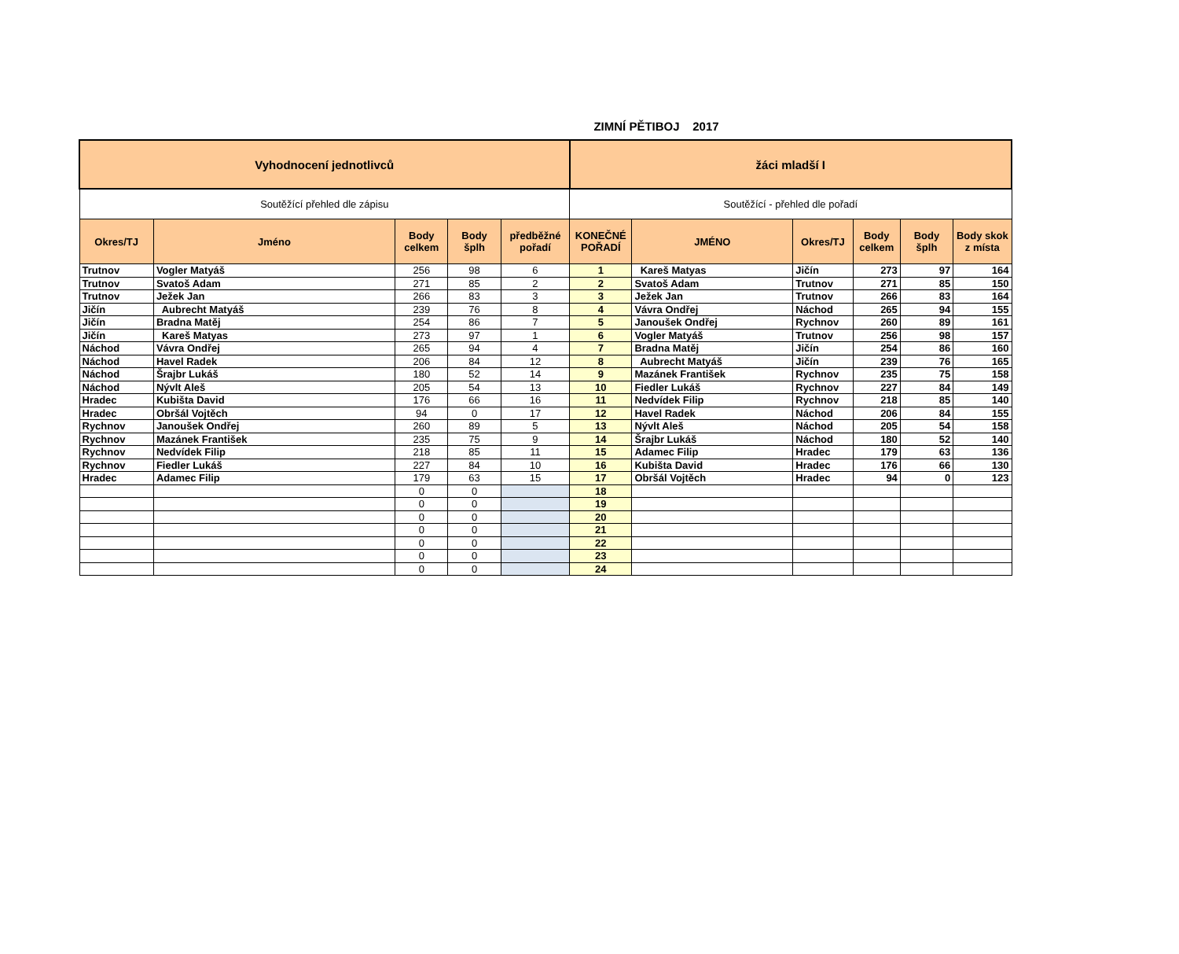ZIMNÍ PĚTIBOJ 2017
| Vyhodnocení jednotlivců | | | | | žáci mladší I | | | | | |
| --- | --- | --- | --- | --- | --- | --- | --- | --- | --- | --- |
| Soutěžící přehled dle zápisu | | | | | Soutěžící - přehled dle pořadí | | | | | |
| Okres/TJ | Jméno | Body celkem | Body šplh | předběžné pořadí | KONEČNÉ POŘADÍ | JMÉNO | Okres/TJ | Body celkem | Body šplh | Body skok z místa |
| Trutnov | Vogler Matyáš | 256 | 98 | 6 | 1 | Kareš Matyas | Jičín | 273 | 97 | 164 |
| Trutnov | Svatoš Adam | 271 | 85 | 2 | 2 | Svatoš Adam | Trutnov | 271 | 85 | 150 |
| Trutnov | Ježek Jan | 266 | 83 | 3 | 3 | Ježek Jan | Trutnov | 266 | 83 | 164 |
| Jičín | Aubrecht Matyáš | 239 | 76 | 8 | 4 | Vávra Ondřej | Náchod | 265 | 94 | 155 |
| Jičín | Bradna Matěj | 254 | 86 | 7 | 5 | Janoušek Ondřej | Rychnov | 260 | 89 | 161 |
| Jičín | Kareš Matyas | 273 | 97 | 1 | 6 | Vogler Matyáš | Trutnov | 256 | 98 | 157 |
| Náchod | Vávra Ondřej | 265 | 94 | 4 | 7 | Bradna Matěj | Jičín | 254 | 86 | 160 |
| Náchod | Havel Radek | 206 | 84 | 12 | 8 | Aubrecht Matyáš | Jičín | 239 | 76 | 165 |
| Náchod | Šrajbr Lukáš | 180 | 52 | 14 | 9 | Mazánek František | Rychnov | 235 | 75 | 158 |
| Náchod | Nývlt Aleš | 205 | 54 | 13 | 10 | Fiedler Lukáš | Rychnov | 227 | 84 | 149 |
| Hradec | Kubišta David | 176 | 66 | 16 | 11 | Nedvídek Filip | Rychnov | 218 | 85 | 140 |
| Hradec | Obršál Vojtěch | 94 | 0 | 17 | 12 | Havel Radek | Náchod | 206 | 84 | 155 |
| Rychnov | Janoušek Ondřej | 260 | 89 | 5 | 13 | Nývlt Aleš | Náchod | 205 | 54 | 158 |
| Rychnov | Mazánek František | 235 | 75 | 9 | 14 | Šrajbr Lukáš | Náchod | 180 | 52 | 140 |
| Rychnov | Nedvídek Filip | 218 | 85 | 11 | 15 | Adamec Filip | Hradec | 179 | 63 | 136 |
| Rychnov | Fiedler Lukáš | 227 | 84 | 10 | 16 | Kubišta David | Hradec | 176 | 66 | 130 |
| Hradec | Adamec Filip | 179 | 63 | 15 | 17 | Obršál Vojtěch | Hradec | 94 | 0 | 123 |
| | | 0 | 0 | | 18 | | | | | |
| | | 0 | 0 | | 19 | | | | | |
| | | 0 | 0 | | 20 | | | | | |
| | | 0 | 0 | | 21 | | | | | |
| | | 0 | 0 | | 22 | | | | | |
| | | 0 | 0 | | 23 | | | | | |
| | | 0 | 0 | | 24 | | | | | |